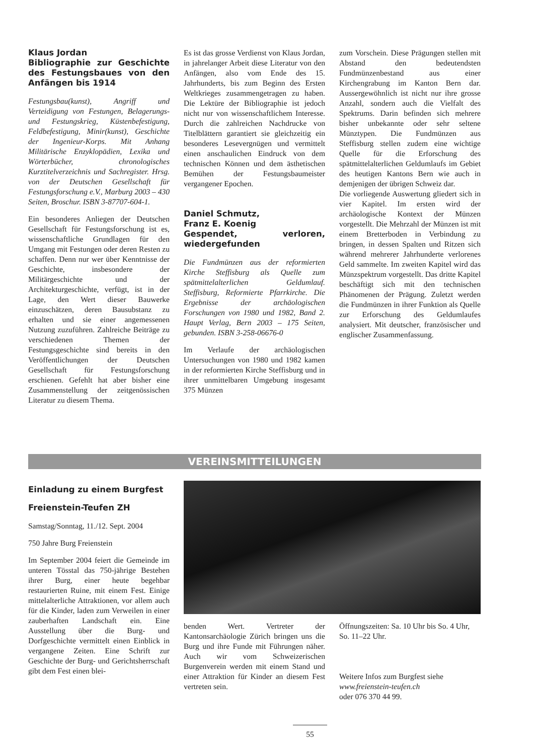Klaus Jordan
Bibliographie zur Geschichte des Festungsbaues von den Anfängen bis 1914
Festungsbau(kunst), Angriff und Verteidigung von Festungen, Belagerungs- und Festungskrieg, Küstenbefestigung, Feldbefestigung, Minir(kunst), Geschichte der Ingenieur-Korps. Mit Anhang Militärische Enzyklopädien, Lexika und Wörterbücher, chronologisches Kurztitelverzeichnis und Sachregister. Hrsg. von der Deutschen Gesellschaft für Festungsforschung e.V., Marburg 2003 – 430 Seiten, Broschur. ISBN 3-87707-604-1.
Ein besonderes Anliegen der Deutschen Gesellschaft für Festungsforschung ist es, wissenschaftliche Grundlagen für den Umgang mit Festungen oder deren Resten zu schaffen. Denn nur wer über Kenntnisse der Geschichte, insbesondere der Militärgeschichte und der Architekturgeschichte, verfügt, ist in der Lage, den Wert dieser Bauwerke einzuschätzen, deren Bausubstanz zu erhalten und sie einer angemessenen Nutzung zuzuführen. Zahlreiche Beiträge zu verschiedenen Themen der Festungsgeschichte sind bereits in den Veröffentlichungen der Deutschen Gesellschaft für Festungsforschung erschienen. Gefehlt hat aber bisher eine Zusammenstellung der zeitgenössischen Literatur zu diesem Thema.
Es ist das grosse Verdienst von Klaus Jordan, in jahrelanger Arbeit diese Literatur von den Anfängen, also vom Ende des 15. Jahrhunderts, bis zum Beginn des Ersten Weltkrieges zusammengetragen zu haben. Die Lektüre der Bibliographie ist jedoch nicht nur von wissenschaftlichem Interesse. Durch die zahlreichen Nachdrucke von Titelblättern garantiert sie gleichzeitig ein besonderes Lesevergnügen und vermittelt einen anschaulichen Eindruck von dem technischen Können und dem ästhetischen Bemühen der Festungsbaumeister vergangener Epochen.
Daniel Schmutz,
Franz E. Koenig
Gespendet, verloren, wiedergefunden
Die Fundmünzen aus der reformierten Kirche Steffisburg als Quelle zum spätmittelalterlichen Geldumlauf. Steffisburg, Reformierte Pfarrkirche. Die Ergebnisse der archäologischen Forschungen von 1980 und 1982, Band 2. Haupt Verlag, Bern 2003 – 175 Seiten, gebunden. ISBN 3-258-06676-0
Im Verlaufe der archäologischen Untersuchungen von 1980 und 1982 kamen in der reformierten Kirche Steffisburg und in ihrer unmittelbaren Umgebung insgesamt 375 Münzen
zum Vorschein. Diese Prägungen stellen mit Abstand den bedeutendsten Fundmünzenbestand aus einer Kirchengrabung im Kanton Bern dar. Aussergewöhnlich ist nicht nur ihre grosse Anzahl, sondern auch die Vielfalt des Spektrums. Darin befinden sich mehrere bisher unbekannte oder sehr seltene Münztypen. Die Fundmünzen aus Steffisburg stellen zudem eine wichtige Quelle für die Erforschung des spätmittelalterlichen Geldumlaufs im Gebiet des heutigen Kantons Bern wie auch in demjenigen der übrigen Schweiz dar.
Die vorliegende Auswertung gliedert sich in vier Kapitel. Im ersten wird der archäologische Kontext der Münzen vorgestellt. Die Mehrzahl der Münzen ist mit einem Bretterboden in Verbindung zu bringen, in dessen Spalten und Ritzen sich während mehrerer Jahrhunderte verlorenes Geld sammelte. Im zweiten Kapitel wird das Münzspektrum vorgestellt. Das dritte Kapitel beschäftigt sich mit den technischen Phänomenen der Prägung. Zuletzt werden die Fundmünzen in ihrer Funktion als Quelle zur Erforschung des Geldumlaufes analysiert. Mit deutscher, französischer und englischer Zusammenfassung.
VEREINSMITTEILUNGEN
Einladung zu einem Burgfest
Freienstein-Teufen ZH
Samstag/Sonntag, 11./12. Sept. 2004
750 Jahre Burg Freienstein
Im September 2004 feiert die Gemeinde im unteren Tösstal das 750-jährige Bestehen ihrer Burg, einer heute begehbar restaurierten Ruine, mit einem Fest. Einige mittelalterliche Attraktionen, vor allem auch für die Kinder, laden zum Verweilen in einer zauberhaften Landschaft ein. Eine Ausstellung über die Burg- und Dorfgeschichte vermittelt einen Einblick in vergangene Zeiten. Eine Schrift zur Geschichte der Burg- und Gerichtsherrschaft gibt dem Fest einen blei-
benden Wert. Vertreter der Kantonsarchäologie Zürich bringen uns die Burg und ihre Funde mit Führungen näher. Auch wir vom Schweizerischen Burgenverein werden mit einem Stand und einer Attraktion für Kinder an diesem Fest vertreten sein.
Öffnungszeiten: Sa. 10 Uhr bis So. 4 Uhr, So. 11–22 Uhr.
Weitere Infos zum Burgfest siehe
www.freienstein-teufen.ch
oder 076 370 44 99.
55